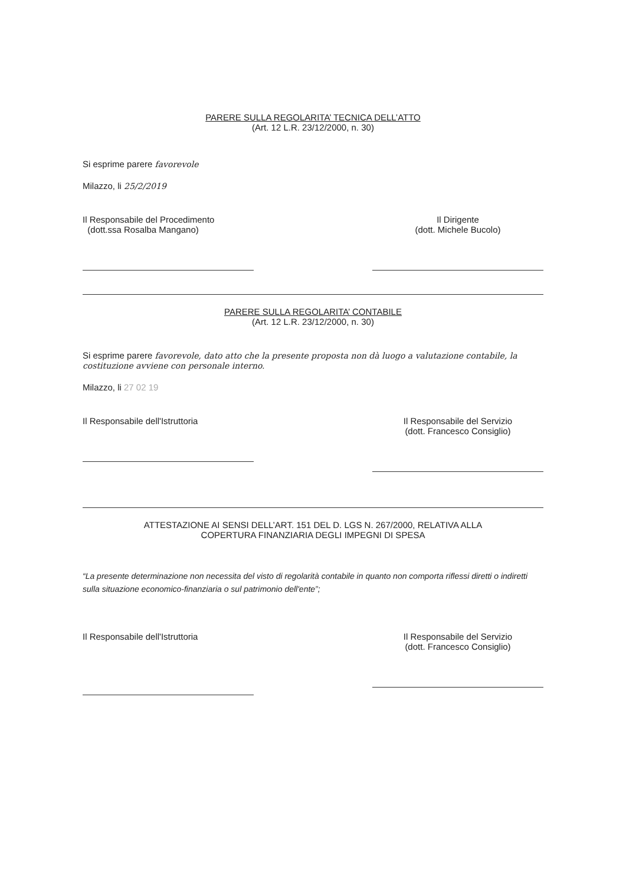PARERE SULLA REGOLARITA’ TECNICA DELL’ATTO
(Art. 12 L.R. 23/12/2000, n. 30)
Si esprime parere favorevole
Milazzo, li 25/2/2019
Il Responsabile del Procedimento
(dott.ssa Rosalba Mangano)
Il Dirigente
(dott. Michele Bucolo)
PARERE SULLA REGOLARITA’ CONTABILE
(Art. 12 L.R. 23/12/2000, n. 30)
Si esprime parere favorevole, dato atto che la presente proposta non dà luogo a valutazione contabile, la costituzione avviene con personale interno.
Milazzo, li 27 02 19
Il Responsabile dell'Istruttoria Il Responsabile del Servizio
(dott. Francesco Consiglio)
ATTESTAZIONE AI SENSI DELL’ART. 151 DEL D. LGS N. 267/2000, RELATIVA ALLA
COPERTURA FINANZIARIA DEGLI IMPEGNI DI SPESA
“La presente determinazione non necessita del visto di regolarità contabile in quanto non comporta riflessi diretti o indiretti sulla situazione economico-finanziaria o sul patrimonio dell'ente”;
Il Responsabile dell'Istruttoria Il Responsabile del Servizio
(dott. Francesco Consiglio)